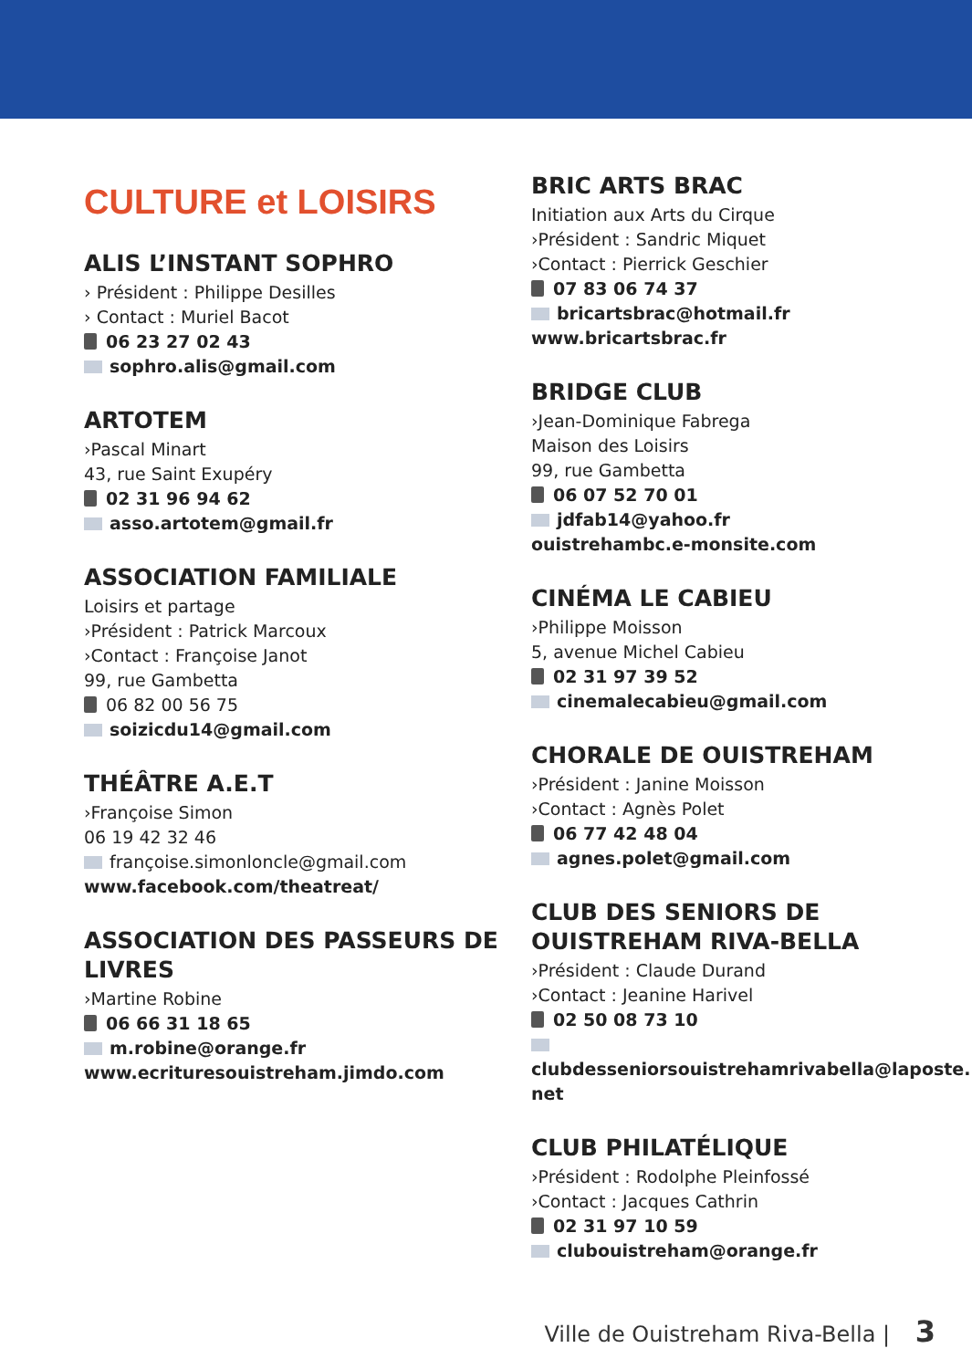CULTURE et LOISIRS
ALIS L’INSTANT SOPHRO
› Président : Philippe Desilles
› Contact : Muriel Bacot
06 23 27 02 43
sophro.alis@gmail.com
ARTOTEM
›Pascal Minart
43, rue Saint Exupéry
02 31 96 94 62
asso.artotem@gmail.fr
ASSOCIATION FAMILIALE
Loisirs et partage
›Président : Patrick Marcoux
›Contact : Françoise Janot
99, rue Gambetta
06 82 00 56 75
soizicdu14@gmail.com
THÉÂTRE A.E.T
›Françoise Simon
06 19 42 32 46
françoise.simonloncle@gmail.com
www.facebook.com/theatreat/
ASSOCIATION DES PASSEURS DE LIVRES
›Martine Robine
06 66 31 18 65
m.robine@orange.fr
www.ecrituresouistreham.jimdo.com
BRIC ARTS BRAC
Initiation aux Arts du Cirque
›Président : Sandric Miquet
›Contact : Pierrick Geschier
07 83 06 74 37
bricartsbrac@hotmail.fr
www.bricartsbrac.fr
BRIDGE CLUB
›Jean-Dominique Fabrega
Maison des Loisirs
99, rue Gambetta
06 07 52 70 01
jdfab14@yahoo.fr
ouistrehambc.e-monsite.com
CINÉMA LE CABIEU
›Philippe Moisson
5, avenue Michel Cabieu
02 31 97 39 52
cinemalecabieu@gmail.com
CHORALE DE OUISTREHAM
›Président : Janine Moisson
›Contact : Agnès Polet
06 77 42 48 04
agnes.polet@gmail.com
CLUB DES SENIORS DE OUISTREHAM RIVA-BELLA
›Président : Claude Durand
›Contact : Jeanine Harivel
02 50 08 73 10
clubdesseniorsouistrehamrivabella@laposte.
net
CLUB PHILATÉLIQUE
›Président : Rodolphe Pleinfossé
›Contact : Jacques Cathrin
02 31 97 10 59
clubouistreham@orange.fr
Ville de Ouistreham Riva-Bella | 3